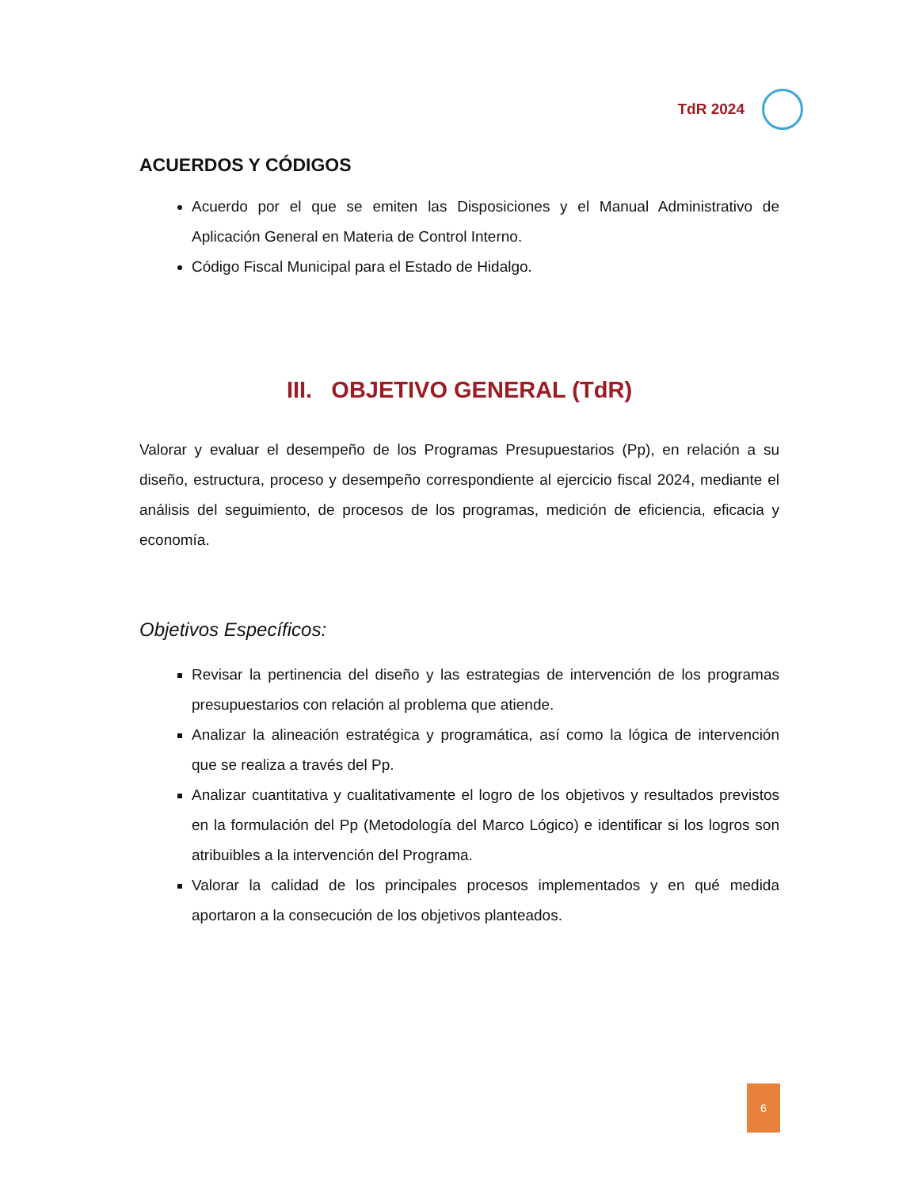TdR 2024
ACUERDOS Y CÓDIGOS
Acuerdo por el que se emiten las Disposiciones y el Manual Administrativo de Aplicación General en Materia de Control Interno.
Código Fiscal Municipal para el Estado de Hidalgo.
III. OBJETIVO GENERAL (TdR)
Valorar y evaluar el desempeño de los Programas Presupuestarios (Pp), en relación a su diseño, estructura, proceso y desempeño correspondiente al ejercicio fiscal 2024, mediante el análisis del seguimiento, de procesos de los programas, medición de eficiencia, eficacia y economía.
Objetivos Específicos:
Revisar la pertinencia del diseño y las estrategias de intervención de los programas presupuestarios con relación al problema que atiende.
Analizar la alineación estratégica y programática, así como la lógica de intervención que se realiza a través del Pp.
Analizar cuantitativa y cualitativamente el logro de los objetivos y resultados previstos en la formulación del Pp (Metodología del Marco Lógico) e identificar si los logros son atribuibles a la intervención del Programa.
Valorar la calidad de los principales procesos implementados y en qué medida aportaron a la consecución de los objetivos planteados.
6